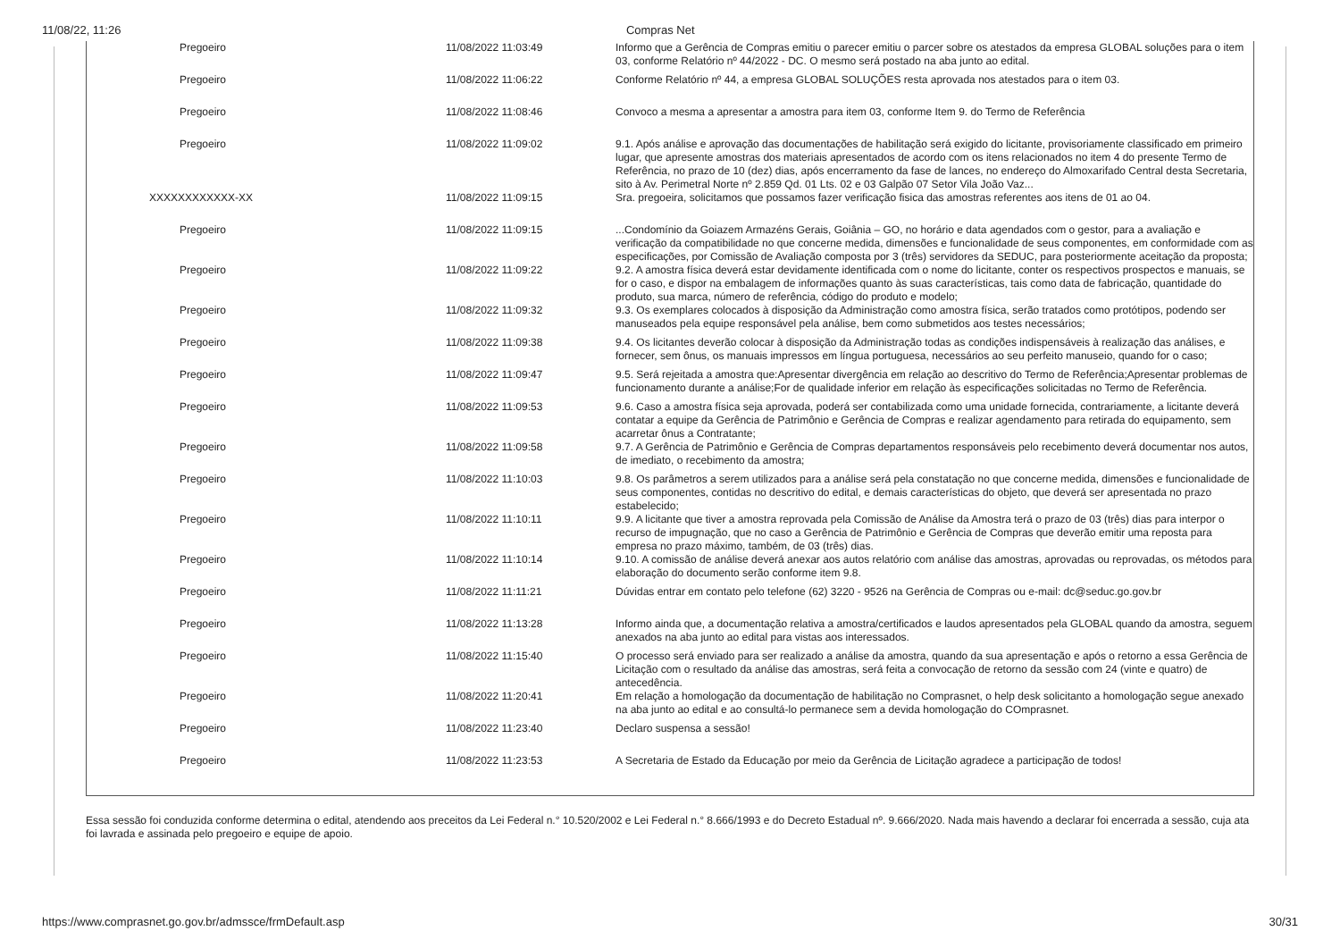11/08/22, 11:26 Compras Net
| Pregoeiro | 11/08/2022 11:03:49 | Informo que a Gerência de Compras emitiu o parecer emitiu o parcer sobre os atestados da empresa GLOBAL soluções para o item 03, conforme Relatório nº 44/2022 - DC. O mesmo será postado na aba junto ao edital. |
| Pregoeiro | 11/08/2022 11:06:22 | Conforme Relatório nº 44, a empresa GLOBAL SOLUÇÕES resta aprovada nos atestados para o item 03. |
| Pregoeiro | 11/08/2022 11:08:46 | Convoco a mesma a apresentar a amostra para item 03, conforme Item 9. do Termo de Referência |
| Pregoeiro | 11/08/2022 11:09:02 | 9.1. Após análise e aprovação das documentações de habilitação será exigido do licitante, provisoriamente classificado em primeiro lugar, que apresente amostras dos materiais apresentados de acordo com os itens relacionados no item 4 do presente Termo de Referência, no prazo de 10 (dez) dias, após encerramento da fase de lances, no endereço do Almoxarifado Central desta Secretaria, sito à Av. Perimetral Norte nº 2.859 Qd. 01 Lts. 02 e 03 Galpão 07 Setor Vila João Vaz... |
| XXXXXXXXXXXX-XX | 11/08/2022 11:09:15 | Sra. pregoeira, solicitamos que possamos fazer verificação fisica das amostras referentes aos itens de 01 ao 04. |
| Pregoeiro | 11/08/2022 11:09:15 | ...Condomínio da Goiazem Armazéns Gerais, Goiânia – GO, no horário e data agendados com o gestor, para a avaliação e verificação da compatibilidade no que concerne medida, dimensões e funcionalidade de seus componentes, em conformidade com as especificações, por Comissão de Avaliação composta por 3 (três) servidores da SEDUC, para posteriormente aceitação da proposta; |
| Pregoeiro | 11/08/2022 11:09:22 | 9.2. A amostra física deverá estar devidamente identificada com o nome do licitante, conter os respectivos prospectos e manuais, se for o caso, e dispor na embalagem de informações quanto às suas características, tais como data de fabricação, quantidade do produto, sua marca, número de referência, código do produto e modelo; |
| Pregoeiro | 11/08/2022 11:09:32 | 9.3. Os exemplares colocados à disposição da Administração como amostra física, serão tratados como protótipos, podendo ser manuseados pela equipe responsável pela análise, bem como submetidos aos testes necessários; |
| Pregoeiro | 11/08/2022 11:09:38 | 9.4. Os licitantes deverão colocar à disposição da Administração todas as condições indispensáveis à realização das análises, e fornecer, sem ônus, os manuais impressos em língua portuguesa, necessários ao seu perfeito manuseio, quando for o caso; |
| Pregoeiro | 11/08/2022 11:09:47 | 9.5. Será rejeitada a amostra que:Apresentar divergência em relação ao descritivo do Termo de Referência;Apresentar problemas de funcionamento durante a análise;For de qualidade inferior em relação às especificações solicitadas no Termo de Referência. |
| Pregoeiro | 11/08/2022 11:09:53 | 9.6. Caso a amostra física seja aprovada, poderá ser contabilizada como uma unidade fornecida, contrariamente, a licitante deverá contatar a equipe da Gerência de Patrimônio e Gerência de Compras e realizar agendamento para retirada do equipamento, sem acarretar ônus a Contratante; |
| Pregoeiro | 11/08/2022 11:09:58 | 9.7. A Gerência de Patrimônio e Gerência de Compras departamentos responsáveis pelo recebimento deverá documentar nos autos, de imediato, o recebimento da amostra; |
| Pregoeiro | 11/08/2022 11:10:03 | 9.8. Os parâmetros a serem utilizados para a análise será pela constatação no que concerne medida, dimensões e funcionalidade de seus componentes, contidas no descritivo do edital, e demais características do objeto, que deverá ser apresentada no prazo estabelecido; |
| Pregoeiro | 11/08/2022 11:10:11 | 9.9. A licitante que tiver a amostra reprovada pela Comissão de Análise da Amostra terá o prazo de 03 (três) dias para interpor o recurso de impugnação, que no caso a Gerência de Patrimônio e Gerência de Compras que deverão emitir uma reposta para empresa no prazo máximo, também, de 03 (três) dias. |
| Pregoeiro | 11/08/2022 11:10:14 | 9.10. A comissão de análise deverá anexar aos autos relatório com análise das amostras, aprovadas ou reprovadas, os métodos para elaboração do documento serão conforme item 9.8. |
| Pregoeiro | 11/08/2022 11:11:21 | Dúvidas entrar em contato pelo telefone (62) 3220 - 9526 na Gerência de Compras ou e-mail: dc@seduc.go.gov.br |
| Pregoeiro | 11/08/2022 11:13:28 | Informo ainda que, a documentação relativa a amostra/certificados e laudos apresentados pela GLOBAL quando da amostra, seguem anexados na aba junto ao edital para vistas aos interessados. |
| Pregoeiro | 11/08/2022 11:15:40 | O processo será enviado para ser realizado a análise da amostra, quando da sua apresentação e após o retorno a essa Gerência de Licitação com o resultado da análise das amostras, será feita a convocação de retorno da sessão com 24 (vinte e quatro) de antecedência. |
| Pregoeiro | 11/08/2022 11:20:41 | Em relação a homologação da documentação de habilitação no Comprasnet, o help desk solicitanto a homologação segue anexado na aba junto ao edital e ao consultá-lo permanece sem a devida homologação do COmprasnet. |
| Pregoeiro | 11/08/2022 11:23:40 | Declaro suspensa a sessão! |
| Pregoeiro | 11/08/2022 11:23:53 | A Secretaria de Estado da Educação por meio da Gerência de Licitação agradece a participação de todos! |
Essa sessão foi conduzida conforme determina o edital, atendendo aos preceitos da Lei Federal n.° 10.520/2002 e Lei Federal n.° 8.666/1993 e do Decreto Estadual nº. 9.666/2020. Nada mais havendo a declarar foi encerrada a sessão, cuja ata foi lavrada e assinada pelo pregoeiro e equipe de apoio.
https://www.comprasnet.go.gov.br/admssce/frmDefault.asp 30/31